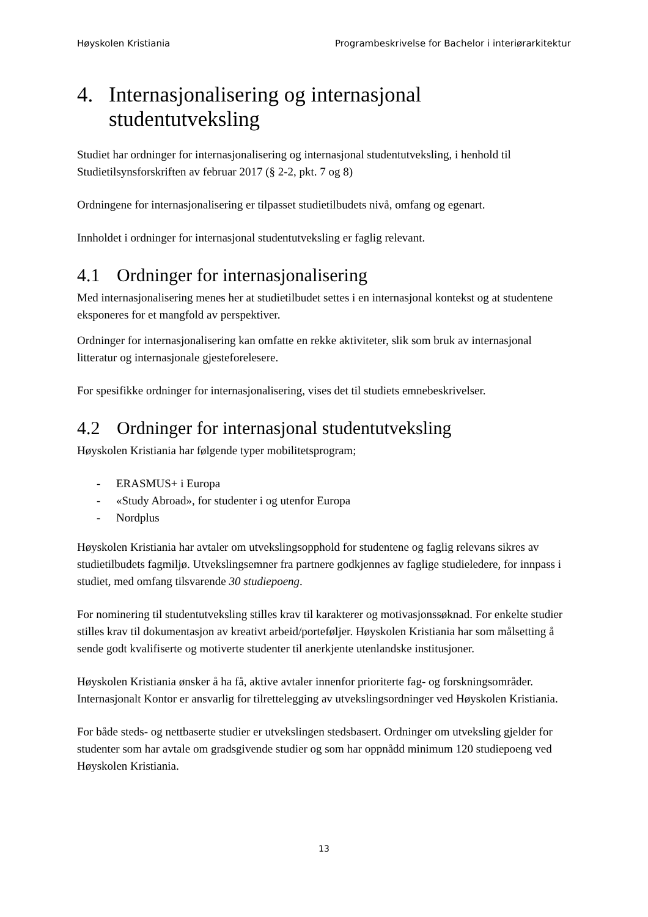Høyskolen Kristiania Programbeskrivelse for Bachelor i interiørarkitektur
4. Internasjonalisering og internasjonal studentutveksling
Studiet har ordninger for internasjonalisering og internasjonal studentutveksling, i henhold til Studietilsynsforskriften av februar 2017 (§ 2-2, pkt. 7 og 8)
Ordningene for internasjonalisering er tilpasset studietilbudets nivå, omfang og egenart.
Innholdet i ordninger for internasjonal studentutveksling er faglig relevant.
4.1 Ordninger for internasjonalisering
Med internasjonalisering menes her at studietilbudet settes i en internasjonal kontekst og at studentene eksponeres for et mangfold av perspektiver.
Ordninger for internasjonalisering kan omfatte en rekke aktiviteter, slik som bruk av internasjonal litteratur og internasjonale gjesteforelesere.
For spesifikke ordninger for internasjonalisering, vises det til studiets emnebeskrivelser.
4.2 Ordninger for internasjonal studentutveksling
Høyskolen Kristiania har følgende typer mobilitetsprogram;
- ERASMUS+ i Europa
- «Study Abroad», for studenter i og utenfor Europa
- Nordplus
Høyskolen Kristiania har avtaler om utvekslingsopphold for studentene og faglig relevans sikres av studietilbudets fagmiljø. Utvekslingsemner fra partnere godkjennes av faglige studieledere, for innpass i studiet, med omfang tilsvarende 30 studiepoeng.
For nominering til studentutveksling stilles krav til karakterer og motivasjonssøknad. For enkelte studier stilles krav til dokumentasjon av kreativt arbeid/porteføljer. Høyskolen Kristiania har som målsetting å sende godt kvalifiserte og motiverte studenter til anerkjente utenlandske institusjoner.
Høyskolen Kristiania ønsker å ha få, aktive avtaler innenfor prioriterte fag- og forskningsområder. Internasjonalt Kontor er ansvarlig for tilrettelegging av utvekslingsordninger ved Høyskolen Kristiania.
For både steds- og nettbaserte studier er utvekslingen stedsbasert. Ordninger om utveksling gjelder for studenter som har avtale om gradsgivende studier og som har oppnådd minimum 120 studiepoeng ved Høyskolen Kristiania.
13